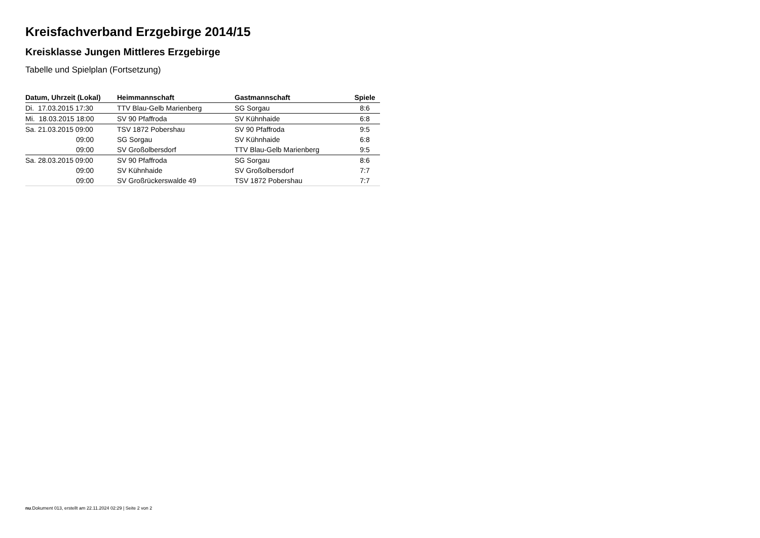Kreisfachverband Erzgebirge 2014/15
Kreisklasse Jungen Mittleres Erzgebirge
Tabelle und Spielplan (Fortsetzung)
| Datum, Uhrzeit (Lokal) | Heimmannschaft | Gastmannschaft | Spiele |
| --- | --- | --- | --- |
| Di. 17.03.2015 17:30 | TTV Blau-Gelb Marienberg | SG Sorgau | 8:6 |
| Mi. 18.03.2015 18:00 | SV 90 Pfaffroda | SV Kühnhaide | 6:8 |
| Sa. 21.03.2015 09:00 | TSV 1872 Pobershau | SV 90 Pfaffroda | 9:5 |
| 09:00 | SG Sorgau | SV Kühnhaide | 6:8 |
| 09:00 | SV Großolbersdorf | TTV Blau-Gelb Marienberg | 9:5 |
| Sa. 28.03.2015 09:00 | SV 90 Pfaffroda | SG Sorgau | 8:6 |
| 09:00 | SV Kühnhaide | SV Großolbersdorf | 7:7 |
| 09:00 | SV Großrückerswalde 49 | TSV 1872 Pobershau | 7:7 |
nu.Dokument 013, erstellt am 22.11.2024 02:29 | Seite 2 von 2